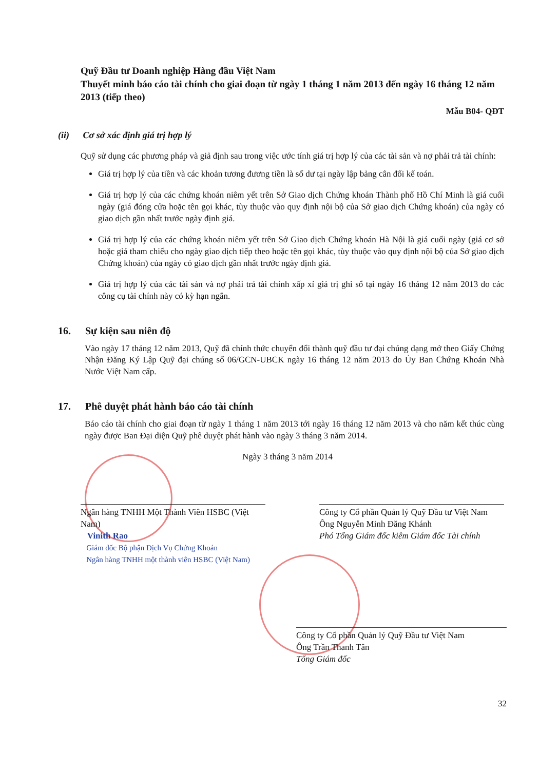Quỹ Đầu tư Doanh nghiệp Hàng đầu Việt Nam
Thuyết minh báo cáo tài chính cho giai đoạn từ ngày 1 tháng 1 năm 2013 đến ngày 16 tháng 12 năm 2013 (tiếp theo)
Mẫu B04- QĐT
(ii) Cơ sở xác định giá trị hợp lý
Quỹ sử dụng các phương pháp và giả định sau trong việc ước tính giá trị hợp lý của các tài sản và nợ phải trả tài chính:
Giá trị hợp lý của tiền và các khoản tương đương tiền là số dư tại ngày lập bảng cân đối kế toán.
Giá trị hợp lý của các chứng khoán niêm yết trên Sở Giao dịch Chứng khoán Thành phố Hồ Chí Minh là giá cuối ngày (giá đóng cửa hoặc tên gọi khác, tùy thuộc vào quy định nội bộ của Sở giao dịch Chứng khoán) của ngày có giao dịch gần nhất trước ngày định giá.
Giá trị hợp lý của các chứng khoán niêm yết trên Sở Giao dịch Chứng khoán Hà Nội là giá cuối ngày (giá cơ sở hoặc giá tham chiếu cho ngày giao dịch tiếp theo hoặc tên gọi khác, tùy thuộc vào quy định nội bộ của Sở giao dịch Chứng khoán) của ngày có giao dịch gần nhất trước ngày định giá.
Giá trị hợp lý của các tài sản và nợ phải trả tài chính xấp xỉ giá trị ghi sổ tại ngày 16 tháng 12 năm 2013 do các công cụ tài chính này có kỳ hạn ngắn.
16. Sự kiện sau niên độ
Vào ngày 17 tháng 12 năm 2013, Quỹ đã chính thức chuyển đổi thành quỹ đầu tư đại chúng dạng mở theo Giấy Chứng Nhận Đăng Ký Lập Quỹ đại chúng số 06/GCN-UBCK ngày 16 tháng 12 năm 2013 do Ủy Ban Chứng Khoán Nhà Nước Việt Nam cấp.
17. Phê duyệt phát hành báo cáo tài chính
Báo cáo tài chính cho giai đoạn từ ngày 1 tháng 1 năm 2013 tới ngày 16 tháng 12 năm 2013 và cho năm kết thúc cùng ngày được Ban Đại diện Quỹ phê duyệt phát hành vào ngày 3 tháng 3 năm 2014.
Ngày 3 tháng 3 năm 2014
Ngân hàng TNHH Một Thành Viên HSBC (Việt Nam)
Vinith Rao
Giám đốc Bộ phận Dịch Vụ Chứng Khoán
Ngân hàng TNHH một thành viên HSBC (Việt Nam)
Công ty Cổ phần Quản lý Quỹ Đầu tư Việt Nam
Ông Nguyễn Minh Đăng Khánh
Phó Tổng Giám đốc kiêm Giám đốc Tài chính
Công ty Cổ phần Quản lý Quỹ Đầu tư Việt Nam
Ông Trần Thanh Tân
Tổng Giám đốc
32